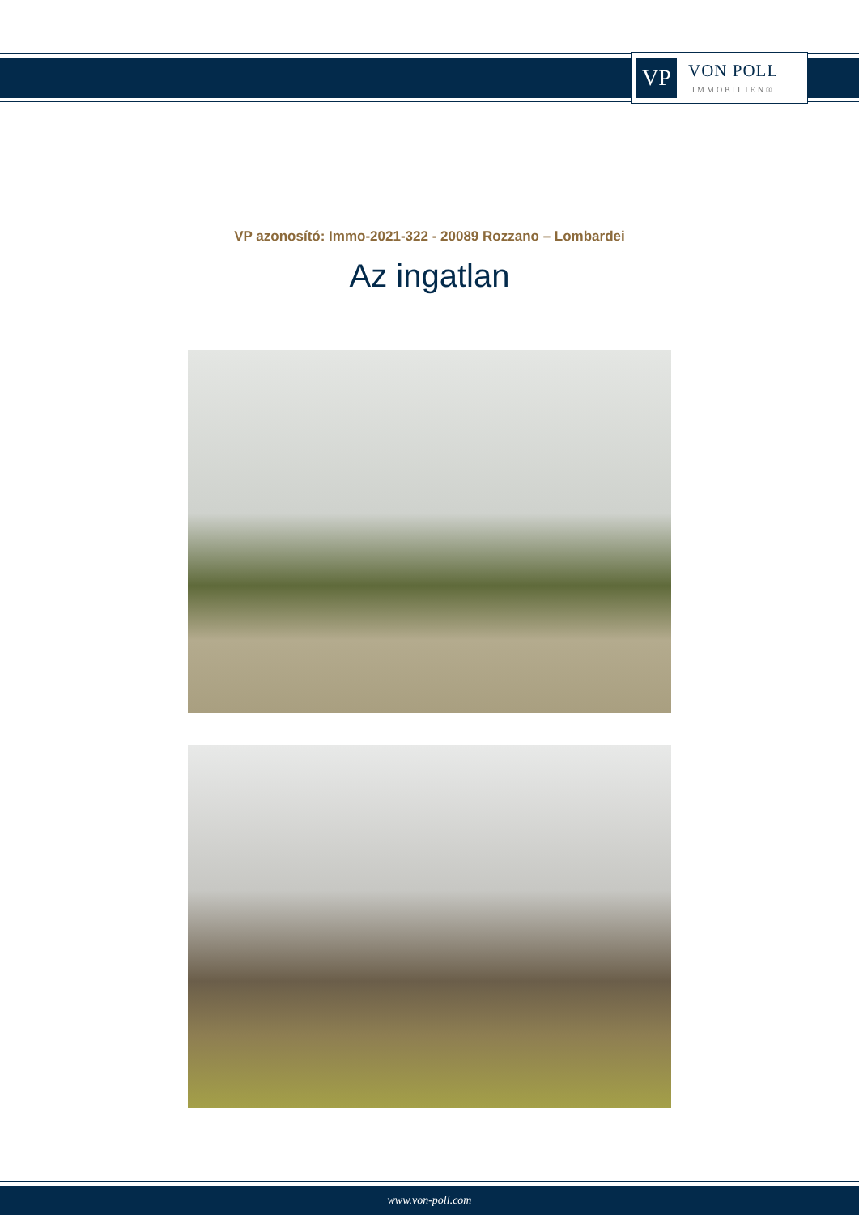VP
VON POLL
IMMOBILIEN®
VP azonosító: Immo-2021-322 - 20089 Rozzano – Lombardei
Az ingatlan
www.von-poll.com